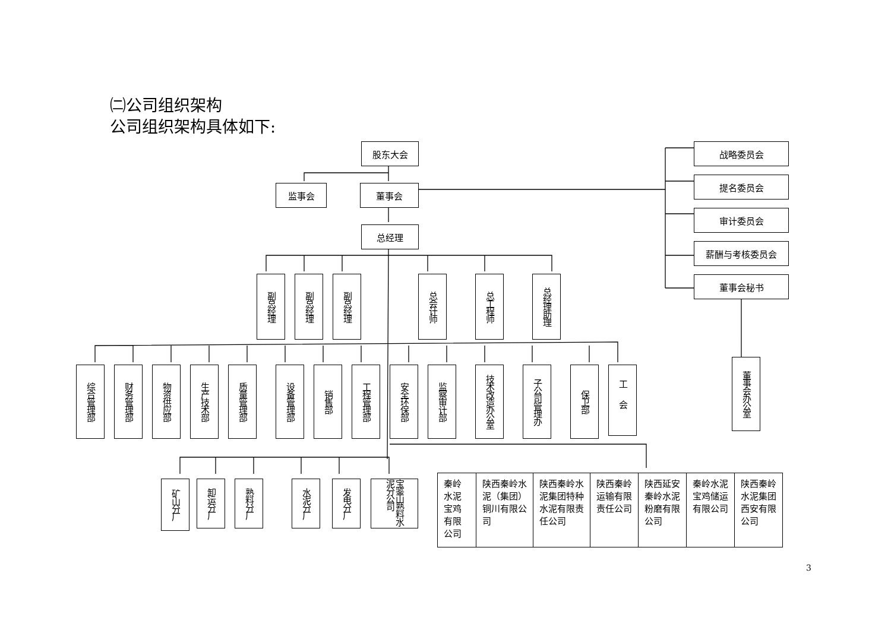㈡公司组织架构
公司组织架构具体如下:
股东大会
监事会 董事会
总经理
副总经理
副总经理
副总经理
总会计师
总工程师
总经理助理
综合管理部
财务管理部
物资供应部
生产技术部
质量管理部
设备管理部
销售部
工程管理部
安全环保部
监察审计部
技术改造办公室
子公司管理办
保卫部
工会
战略委员会
提名委员会
审计委员会
薪酬与考核委员会
董事会秘书
董事会办公室
矿山分厂
卸运分厂
熟料分厂
水泥分厂
发电分厂
宝鉴山熟料水泥分公司
| 秦岭水泥宝鸡有限公司 | 陕西秦岭水泥（集团）铜川有限公司 | 陕西秦岭水泥集团特种水泥有限责任公司 | 陕西秦岭运输有限责任公司 | 陕西延安秦岭水泥粉磨有限公司 | 秦岭水泥宝鸡储运有限公司 | 陕西秦岭水泥集团西安有限公司 |
3